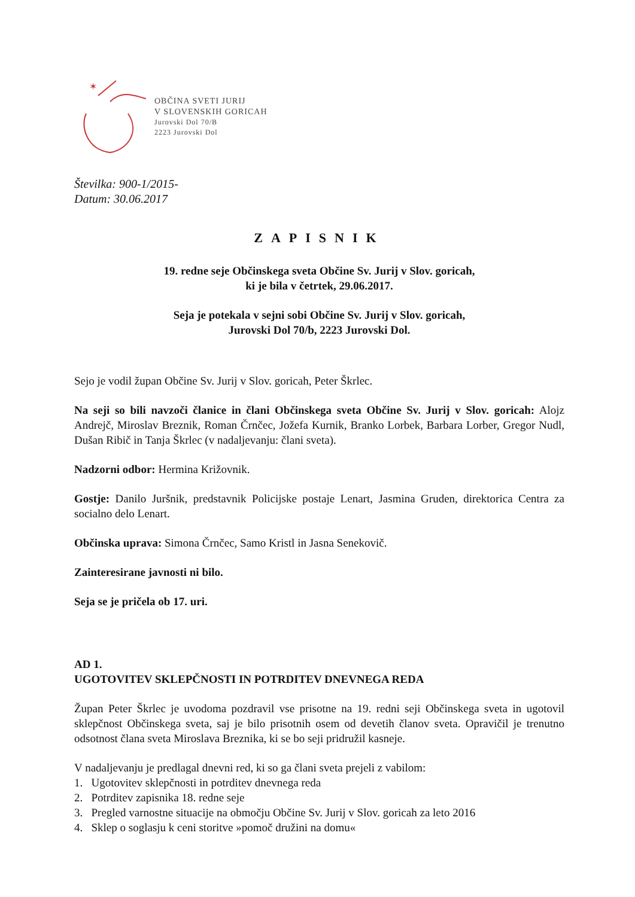✶
OBČINA SVETI JURIJ
V SLOVENSKIH GORICAH
Jurovski Dol 70/B
2223 Jurovski Dol
Številka: 900-1/2015-
Datum: 30.06.2017
ZAPISNIK
19. redne seje Občinskega sveta Občine Sv. Jurij v Slov. goricah,
ki je bila v četrtek, 29.06.2017.
Seja je potekala v sejni sobi Občine Sv. Jurij v Slov. goricah,
Jurovski Dol 70/b, 2223 Jurovski Dol.
Sejo je vodil župan Občine Sv. Jurij v Slov. goricah, Peter Škrlec.
Na seji so bili navzoči članice in člani Občinskega sveta Občine Sv. Jurij v Slov. goricah: Alojz Andrejč, Miroslav Breznik, Roman Črnčec, Jožefa Kurnik, Branko Lorbek, Barbara Lorber, Gregor Nudl, Dušan Ribič in Tanja Škrlec (v nadaljevanju: člani sveta).
Nadzorni odbor: Hermina Križovnik.
Gostje: Danilo Juršnik, predstavnik Policijske postaje Lenart, Jasmina Gruden, direktorica Centra za socialno delo Lenart.
Občinska uprava: Simona Črnčec, Samo Kristl in Jasna Senekovič.
Zainteresirane javnosti ni bilo.
Seja se je pričela ob 17. uri.
AD 1.
UGOTOVITEV SKLEPČNOSTI IN POTRDITEV DNEVNEGA REDA
Župan Peter Škrlec je uvodoma pozdravil vse prisotne na 19. redni seji Občinskega sveta in ugotovil sklepčnost Občinskega sveta, saj je bilo prisotnih osem od devetih članov sveta. Opravičil je trenutno odsotnost člana sveta Miroslava Breznika, ki se bo seji pridružil kasneje.
V nadaljevanju je predlagal dnevni red, ki so ga člani sveta prejeli z vabilom:
1. Ugotovitev sklepčnosti in potrditev dnevnega reda
2. Potrditev zapisnika 18. redne seje
3. Pregled varnostne situacije na območju Občine Sv. Jurij v Slov. goricah za leto 2016
4. Sklep o soglasju k ceni storitve »pomoč družini na domu«